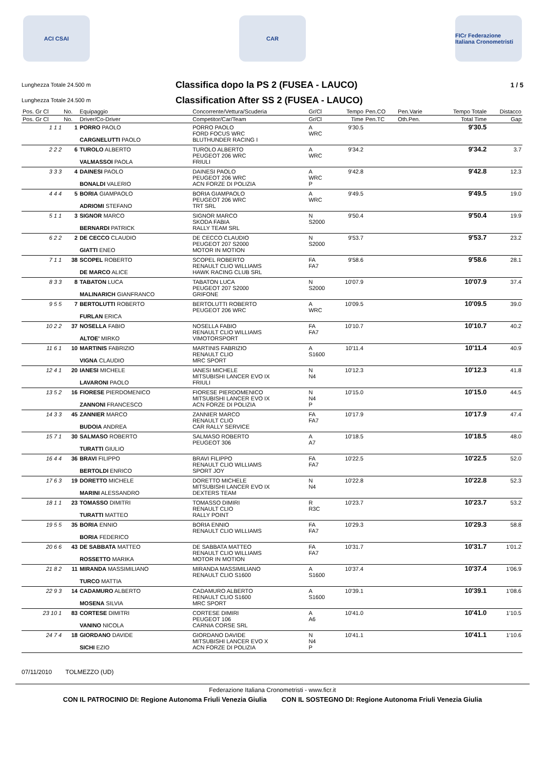ACI CSAI CAR
FICr Federazione Italiana Cronometristi
Lunghezza Totale 24.500 m
Classifica dopo la PS 2 (FUSEA - LAUCO)
1 / 5
Lunghezza Totale 24.500 m
Classification After SS 2 (FUSEA - LAUCO)
| Pos. Gr Cl | No. | Equipaggio | Concorrente/Vettura/Scuderia | Gr/Cl | Tempo | Pen.CO | Pen.Varie | Tempo Totale | Distacco |
| --- | --- | --- | --- | --- | --- | --- | --- | --- | --- |
| Pos. Gr Cl | No. | Driver/Co-Driver | Competitor/Car/Team | Gr/Cl | Time | Pen.TC | Oth.Pen. | Total Time | Gap |
| 1 1 1 | 1 | PORRO PAOLO CARGNELUTTI PAOLO | PORRO PAOLO FORD FOCUS WRC BLUTHUNDER RACING I | A WRC | 9'30.5 | | | 9'30.5 | |
| 2 2 2 | 6 | TUROLO ALBERTO VALMASSOI PAOLA | TUROLO ALBERTO PEUGEOT 206 WRC FRIULI | A WRC | 9'34.2 | | | 9'34.2 | 3.7 |
| 3 3 3 | 4 | DAINESI PAOLO BONALDI VALERIO | DAINESI PAOLO PEUGEOT 206 WRC ACN FORZE DI POLIZIA | A WRC P | 9'42.8 | | | 9'42.8 | 12.3 |
| 4 4 4 | 5 | BORIA GIAMPAOLO ADRIOMI STEFANO | BORIA GIAMPAOLO PEUGEOT 206 WRC TRT SRL | A WRC | 9'49.5 | | | 9'49.5 | 19.0 |
| 5 1 1 | 3 | SIGNOR MARCO BERNARDI PATRICK | SIGNOR MARCO SKODA FABIA RALLY TEAM SRL | N S2000 | 9'50.4 | | | 9'50.4 | 19.9 |
| 6 2 2 | 2 | DE CECCO CLAUDIO GIATTI ENEO | DE CECCO CLAUDIO PEUGEOT 207 S2000 MOTOR IN MOTION | N S2000 | 9'53.7 | | | 9'53.7 | 23.2 |
| 7 1 1 | 38 | SCOPEL ROBERTO DE MARCO ALICE | SCOPEL ROBERTO RENAULT CLIO WILLIAMS HAWK RACING CLUB SRL | FA FA7 | 9'58.6 | | | 9'58.6 | 28.1 |
| 8 3 3 | 8 | TABATON LUCA MALINARICH GIANFRANCO | TABATON LUCA PEUGEOT 207 S2000 GRIFONE | N S2000 | 10'07.9 | | | 10'07.9 | 37.4 |
| 9 5 5 | 7 | BERTOLUTTI ROBERTO FURLAN ERICA | BERTOLUTTI ROBERTO PEUGEOT 206 WRC | A WRC | 10'09.5 | | | 10'09.5 | 39.0 |
| 10 2 2 | 37 | NOSELLA FABIO ALTOE' MIRKO | NOSELLA FABIO RENAULT CLIO WILLIAMS VIMOTORSPORT | FA FA7 | 10'10.7 | | | 10'10.7 | 40.2 |
| 11 6 1 | 10 | MARTINIS FABRIZIO VIGNA CLAUDIO | MARTINIS FABRIZIO RENAULT CLIO MRC SPORT | A S1600 | 10'11.4 | | | 10'11.4 | 40.9 |
| 12 4 1 | 20 | IANESI MICHELE LAVARONI PAOLO | IANESI MICHELE MITSUBISHI LANCER EVO IX FRIULI | N N4 | 10'12.3 | | | 10'12.3 | 41.8 |
| 13 5 2 | 16 | FIORESE PIERDOMENICO ZANNONI FRANCESCO | FIORESE PIERDOMENICO MITSUBISHI LANCER EVO IX ACN FORZE DI POLIZIA | N N4 P | 10'15.0 | | | 10'15.0 | 44.5 |
| 14 3 3 | 45 | ZANNIER MARCO BUDOIA ANDREA | ZANNIER MARCO RENAULT CLIO CAR RALLY SERVICE | FA FA7 | 10'17.9 | | | 10'17.9 | 47.4 |
| 15 7 1 | 30 | SALMASO ROBERTO TURATTI GIULIO | SALMASO ROBERTO PEUGEOT 306 | A A7 | 10'18.5 | | | 10'18.5 | 48.0 |
| 16 4 4 | 36 | BRAVI FILIPPO BERTOLDI ENRICO | BRAVI FILIPPO RENAULT CLIO WILLIAMS SPORT JOY | FA FA7 | 10'22.5 | | | 10'22.5 | 52.0 |
| 17 6 3 | 19 | DORETTO MICHELE MARINI ALESSANDRO | DORETTO MICHELE MITSUBISHI LANCER EVO IX DEXTERS TEAM | N N4 | 10'22.8 | | | 10'22.8 | 52.3 |
| 18 1 1 | 23 | TOMASSO DIMITRI TURATTI MATTEO | TOMASSO DIMIRI RENAULT CLIO RALLY POINT | R R3C | 10'23.7 | | | 10'23.7 | 53.2 |
| 19 5 5 | 35 | BORIA ENNIO BORIA FEDERICO | BORIA ENNIO RENAULT CLIO WILLIAMS | FA FA7 | 10'29.3 | | | 10'29.3 | 58.8 |
| 20 6 6 | 43 | DE SABBATA MATTEO ROSSETTO MARIKA | DE SABBATA MATTEO RENAULT CLIO WILLIAMS MOTOR IN MOTION | FA FA7 | 10'31.7 | | | 10'31.7 | 1'01.2 |
| 21 8 2 | 11 | MIRANDA MASSIMILIANO TURCO MATTIA | MIRANDA MASSIMILIANO RENAULT CLIO S1600 | A S1600 | 10'37.4 | | | 10'37.4 | 1'06.9 |
| 22 9 3 | 14 | CADAMURO ALBERTO MOSENA SILVIA | CADAMURO ALBERTO RENAULT CLIO S1600 MRC SPORT | A S1600 | 10'39.1 | | | 10'39.1 | 1'08.6 |
| 23 10 1 | 83 | CORTESE DIMITRI VANINO NICOLA | CORTESE DIMIRI PEUGEOT 106 CARNIA CORSE SRL | A A6 | 10'41.0 | | | 10'41.0 | 1'10.5 |
| 24 7 4 | 18 | GIORDANO DAVIDE SICHI EZIO | GIORDANO DAVIDE MITSUBISHI LANCER EVO X ACN FORZE DI POLIZIA | N N4 P | 10'41.1 | | | 10'41.1 | 1'10.6 |
07/11/2010 TOLMEZZO (UD)
Federazione Italiana Cronometristi - www.ficr.it
CON IL PATROCINIO DI: Regione Autonoma Friuli Venezia Giulia CON IL SOSTEGNO DI: Regione Autonoma Friuli Venezia Giulia